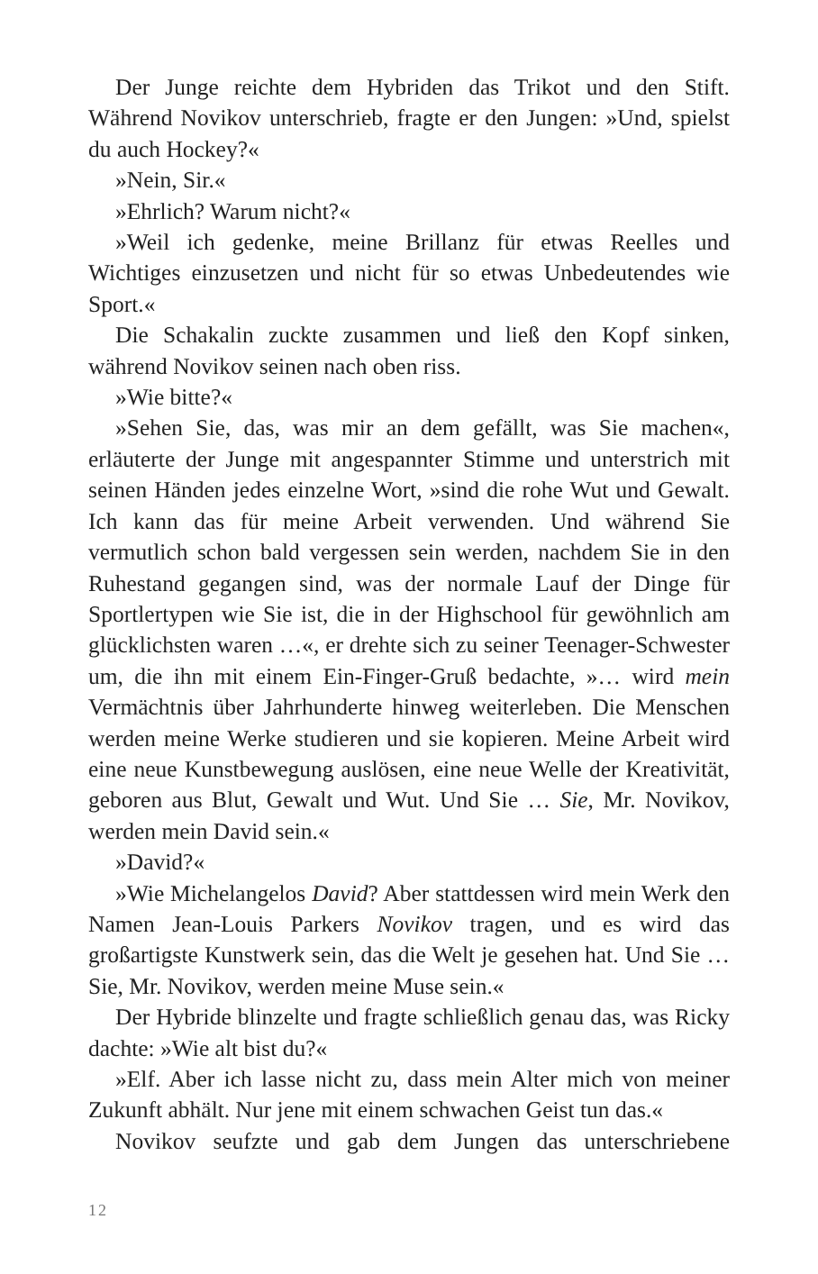Der Junge reichte dem Hybriden das Trikot und den Stift. Während Novikov unterschrieb, fragte er den Jungen: »Und, spielst du auch Hockey?«
»Nein, Sir.«
»Ehrlich? Warum nicht?«
»Weil ich gedenke, meine Brillanz für etwas Reelles und Wichtiges einzusetzen und nicht für so etwas Unbedeutendes wie Sport.«
Die Schakalin zuckte zusammen und ließ den Kopf sinken, während Novikov seinen nach oben riss.
»Wie bitte?«
»Sehen Sie, das, was mir an dem gefällt, was Sie machen«, erläuterte der Junge mit angespannter Stimme und unterstrich mit seinen Händen jedes einzelne Wort, »sind die rohe Wut und Gewalt. Ich kann das für meine Arbeit verwenden. Und während Sie vermutlich schon bald vergessen sein werden, nachdem Sie in den Ruhestand gegangen sind, was der normale Lauf der Dinge für Sportlertypen wie Sie ist, die in der Highschool für gewöhnlich am glücklichsten waren …«, er drehte sich zu seiner Teenager-Schwester um, die ihn mit einem Ein-Finger-Gruß bedachte, »… wird mein Vermächtnis über Jahrhunderte hinweg weiterleben. Die Menschen werden meine Werke studieren und sie kopieren. Meine Arbeit wird eine neue Kunstbewegung auslösen, eine neue Welle der Kreativität, geboren aus Blut, Gewalt und Wut. Und Sie … Sie, Mr. Novikov, werden mein David sein.«
»David?«
»Wie Michelangelos David? Aber stattdessen wird mein Werk den Namen Jean-Louis Parkers Novikov tragen, und es wird das großartigste Kunstwerk sein, das die Welt je gesehen hat. Und Sie … Sie, Mr. Novikov, werden meine Muse sein.«
Der Hybride blinzelte und fragte schließlich genau das, was Ricky dachte: »Wie alt bist du?«
»Elf. Aber ich lasse nicht zu, dass mein Alter mich von meiner Zukunft abhält. Nur jene mit einem schwachen Geist tun das.«
Novikov seufzte und gab dem Jungen das unterschriebene
12